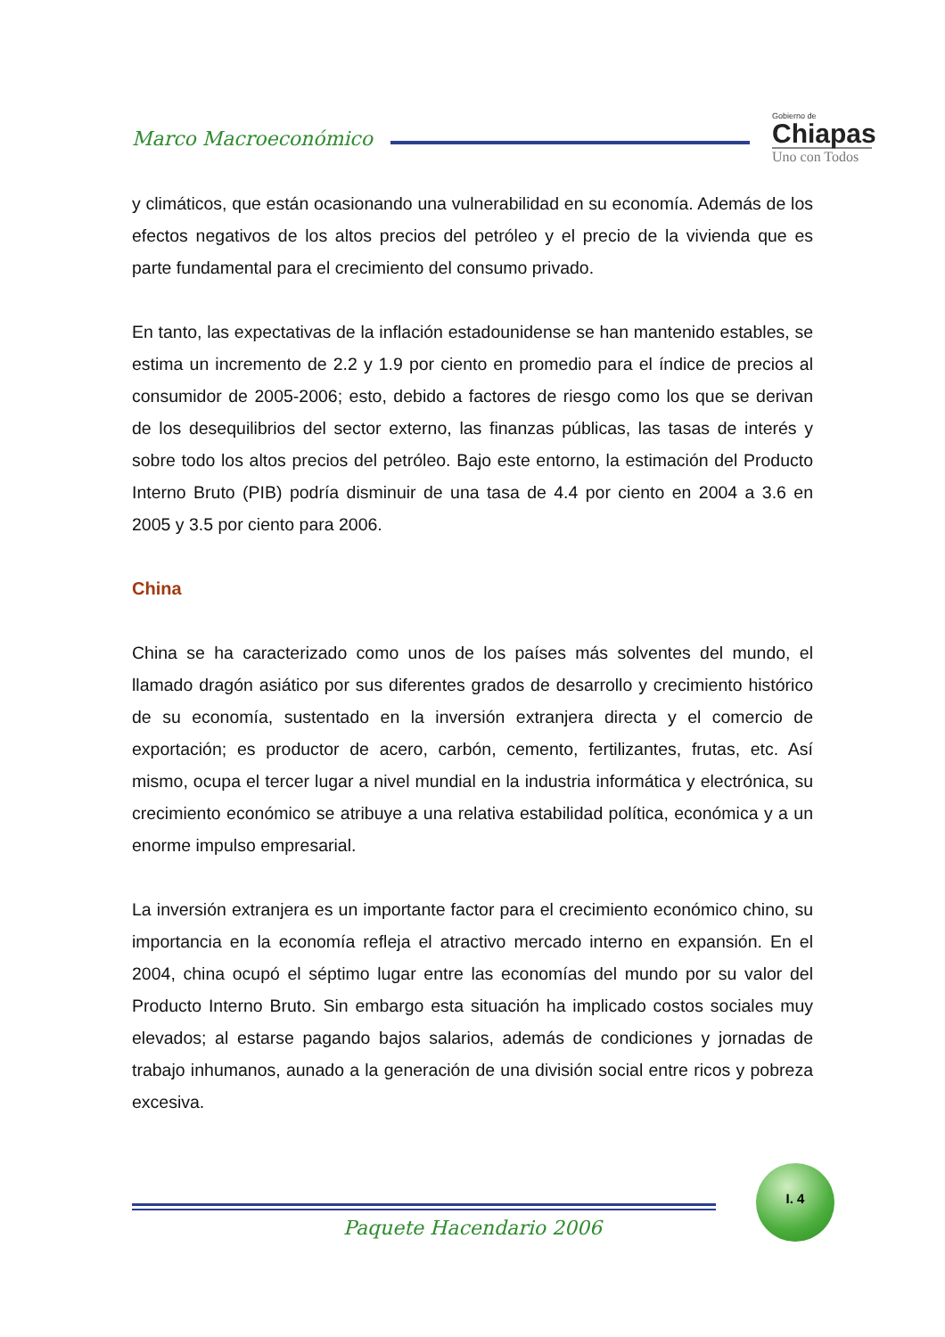Marco Macroeconómico
Gobierno de
Chiapas
Uno con Todos
y climáticos, que están ocasionando una vulnerabilidad en su economía. Además de los efectos negativos de los altos precios del petróleo y el precio de la vivienda que es parte fundamental para el crecimiento del consumo privado.
En tanto, las expectativas de la inflación estadounidense se han mantenido estables, se estima un incremento de 2.2 y 1.9 por ciento en promedio para el índice de precios al consumidor de 2005-2006; esto, debido a factores de riesgo como los que se derivan de los desequilibrios del sector externo, las finanzas públicas, las tasas de interés y sobre todo los altos precios del petróleo. Bajo este entorno, la estimación del Producto Interno Bruto (PIB) podría disminuir de una tasa de 4.4 por ciento en 2004 a 3.6 en 2005 y 3.5 por ciento para 2006.
China
China se ha caracterizado como unos de los países más solventes del mundo, el llamado dragón asiático por sus diferentes grados de desarrollo y crecimiento histórico de su economía, sustentado en la inversión extranjera directa y el comercio de exportación; es productor de acero, carbón, cemento, fertilizantes, frutas, etc. Así mismo, ocupa el tercer lugar a nivel mundial en la industria informática y electrónica, su crecimiento económico se atribuye a una relativa estabilidad política, económica y a un enorme impulso empresarial.
La inversión extranjera es un importante factor para el crecimiento económico chino, su importancia en la economía refleja el atractivo mercado interno en expansión. En el 2004, china ocupó el séptimo lugar entre las economías del mundo por su valor del Producto Interno Bruto. Sin embargo esta situación ha implicado costos sociales muy elevados; al estarse pagando bajos salarios, además de condiciones y jornadas de trabajo inhumanos, aunado a la generación de una división social entre ricos y pobreza excesiva.
I. 4
Paquete Hacendario 2006